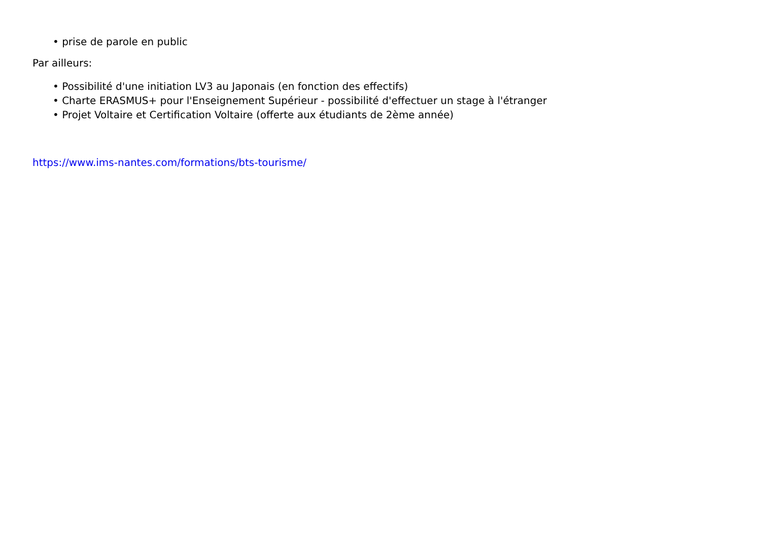• prise de parole en public
Par ailleurs:
• Possibilité d'une initiation LV3 au Japonais (en fonction des effectifs)
• Charte ERASMUS+ pour l'Enseignement Supérieur - possibilité d'effectuer un stage à l'étranger
• Projet Voltaire et Certification Voltaire (offerte aux étudiants de 2ème année)
https://www.ims-nantes.com/formations/bts-tourisme/